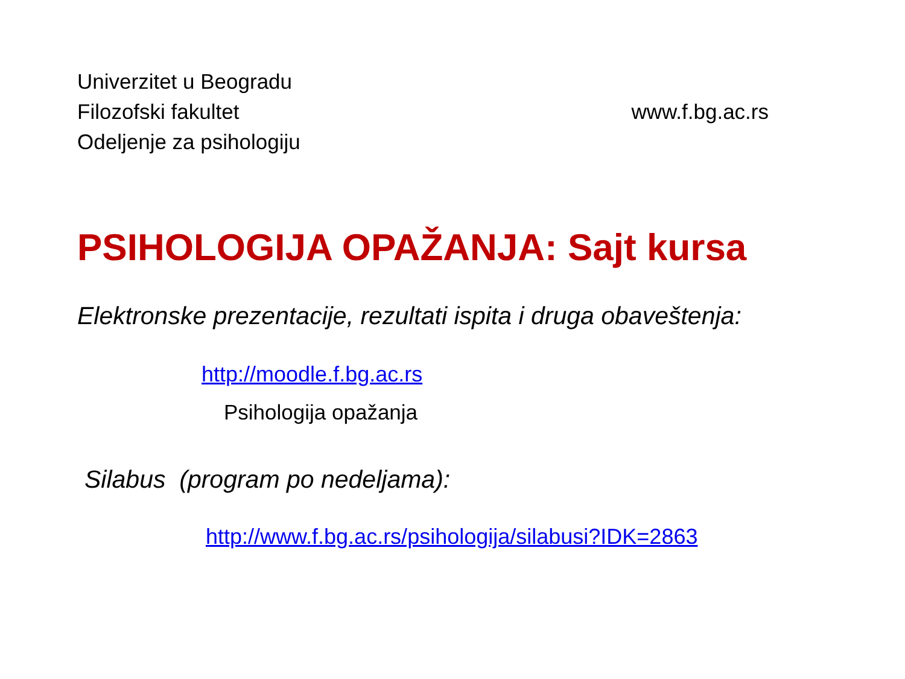Univerzitet u Beogradu
Filozofski fakultet
Odeljenje za psihologiju
www.f.bg.ac.rs
PSIHOLOGIJA OPAŽANJA: Sajt kursa
Elektronske prezentacije, rezultati ispita i druga obaveštenja:
http://moodle.f.bg.ac.rs
Psihologija opažanja
Silabus (program po nedeljama):
http://www.f.bg.ac.rs/psihologija/silabusi?IDK=2863